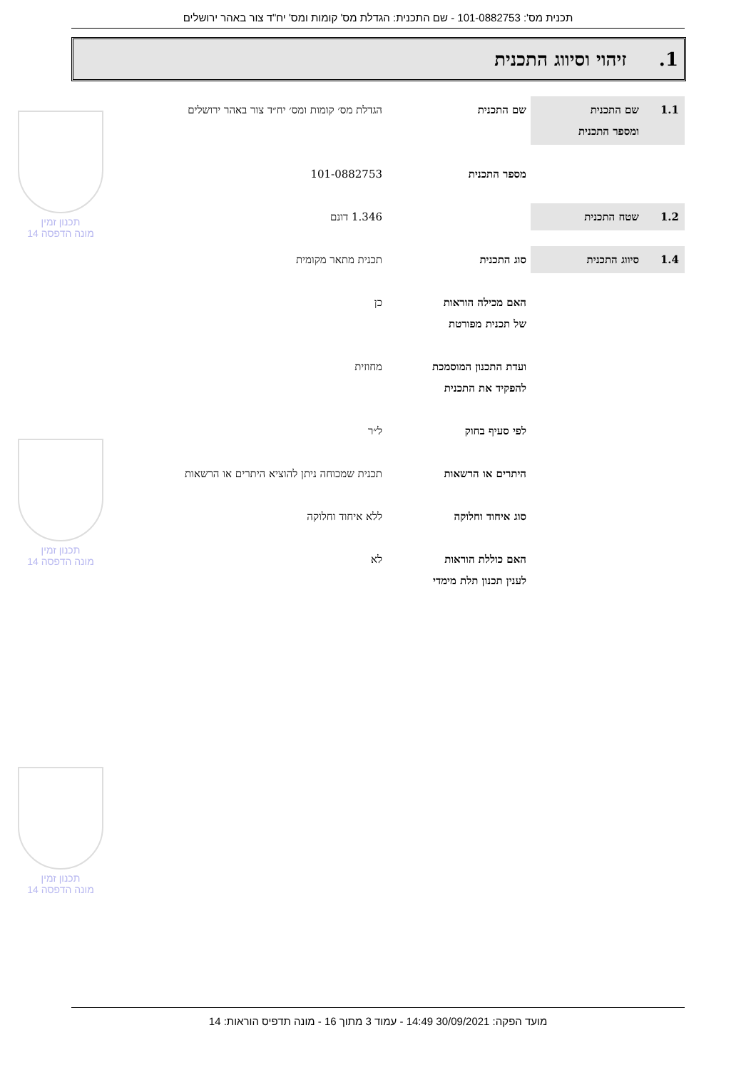תכנית מס': 101-0882753 - שם התכנית: הגדלת מס' קומות ומס' יח"ד צור באהר ירושלים
1. זיהוי וסיווג התכנית
1.1 שם התכנית
ומספר התכנית
שם התכנית הגדלת מס׳ קומות ומס׳ יח״ד צור באהר ירושלים
מספר התכנית 101-0882753
1.2 שטח התכנית 1.346 דונם
1.4 סיווג התכנית סוג התכנית תכנית מתאר מקומית
האם מכילה הוראות
של תכנית מפורטת
כן
ועדת התכנון המוסמכת
להפקיד את התכנית
מחוזית
לפי סעיף בחוק ל״ר
היתרים או הרשאות תכנית שמכוחה ניתן להוציא היתרים או הרשאות
סוג איחוד וחלוקה ללא איחוד וחלוקה
האם כוללת הוראות
לענין תכנון תלת מימדי
לא
תכנון זמין
מונה הדפסה 14
תכנון זמין
מונה הדפסה 14
תכנון זמין
מונה הדפסה 14
מועד הפקה: 30/09/2021 14:49 - עמוד 3 מתוך 16 - מונה תדפיס הוראות: 14